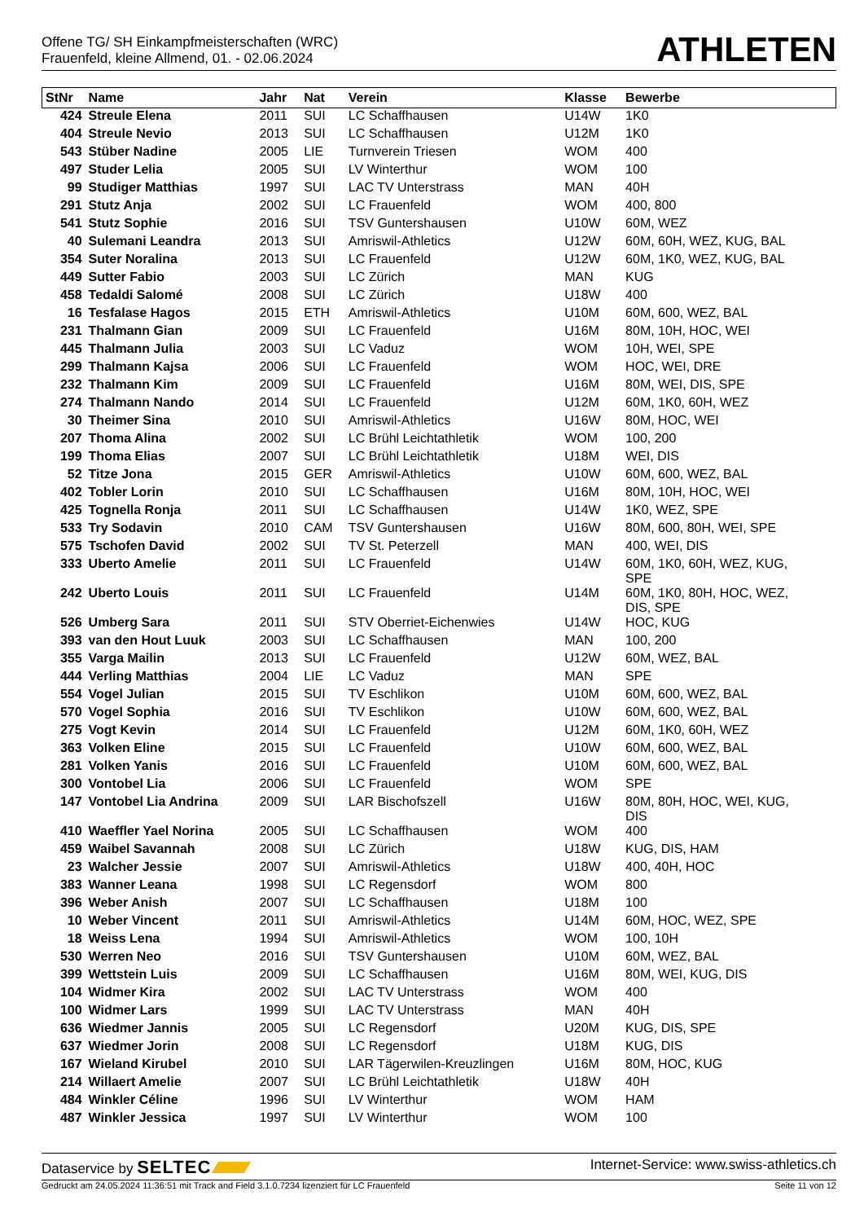Offene TG/ SH Einkampfmeisterschaften (WRC)
Frauenfeld, kleine Allmend, 01. - 02.06.2024
ATHLETEN
| StNr | Name | Jahr | Nat | Verein | Klasse | Bewerbe |
| --- | --- | --- | --- | --- | --- | --- |
| 424 | Streule Elena | 2011 | SUI | LC Schaffhausen | U14W | 1K0 |
| 404 | Streule Nevio | 2013 | SUI | LC Schaffhausen | U12M | 1K0 |
| 543 | Stüber Nadine | 2005 | LIE | Turnverein Triesen | WOM | 400 |
| 497 | Studer Lelia | 2005 | SUI | LV Winterthur | WOM | 100 |
| 99 | Studiger Matthias | 1997 | SUI | LAC TV Unterstrass | MAN | 40H |
| 291 | Stutz Anja | 2002 | SUI | LC Frauenfeld | WOM | 400, 800 |
| 541 | Stutz Sophie | 2016 | SUI | TSV Guntershausen | U10W | 60M, WEZ |
| 40 | Sulemani Leandra | 2013 | SUI | Amriswil-Athletics | U12W | 60M, 60H, WEZ, KUG, BAL |
| 354 | Suter Noralina | 2013 | SUI | LC Frauenfeld | U12W | 60M, 1K0, WEZ, KUG, BAL |
| 449 | Sutter Fabio | 2003 | SUI | LC Zürich | MAN | KUG |
| 458 | Tedaldi Salomé | 2008 | SUI | LC Zürich | U18W | 400 |
| 16 | Tesfalase Hagos | 2015 | ETH | Amriswil-Athletics | U10M | 60M, 600, WEZ, BAL |
| 231 | Thalmann Gian | 2009 | SUI | LC Frauenfeld | U16M | 80M, 10H, HOC, WEI |
| 445 | Thalmann Julia | 2003 | SUI | LC Vaduz | WOM | 10H, WEI, SPE |
| 299 | Thalmann Kajsa | 2006 | SUI | LC Frauenfeld | WOM | HOC, WEI, DRE |
| 232 | Thalmann Kim | 2009 | SUI | LC Frauenfeld | U16M | 80M, WEI, DIS, SPE |
| 274 | Thalmann Nando | 2014 | SUI | LC Frauenfeld | U12M | 60M, 1K0, 60H, WEZ |
| 30 | Theimer Sina | 2010 | SUI | Amriswil-Athletics | U16W | 80M, HOC, WEI |
| 207 | Thoma Alina | 2002 | SUI | LC Brühl Leichtathletik | WOM | 100, 200 |
| 199 | Thoma Elias | 2007 | SUI | LC Brühl Leichtathletik | U18M | WEI, DIS |
| 52 | Titze Jona | 2015 | GER | Amriswil-Athletics | U10W | 60M, 600, WEZ, BAL |
| 402 | Tobler Lorin | 2010 | SUI | LC Schaffhausen | U16M | 80M, 10H, HOC, WEI |
| 425 | Tognella Ronja | 2011 | SUI | LC Schaffhausen | U14W | 1K0, WEZ, SPE |
| 533 | Try Sodavin | 2010 | CAM | TSV Guntershausen | U16W | 80M, 600, 80H, WEI, SPE |
| 575 | Tschofen David | 2002 | SUI | TV St. Peterzell | MAN | 400, WEI, DIS |
| 333 | Uberto Amelie | 2011 | SUI | LC Frauenfeld | U14W | 60M, 1K0, 60H, WEZ, KUG, SPE |
| 242 | Uberto Louis | 2011 | SUI | LC Frauenfeld | U14M | 60M, 1K0, 80H, HOC, WEZ, DIS, SPE |
| 526 | Umberg Sara | 2011 | SUI | STV Oberriet-Eichenwies | U14W | HOC, KUG |
| 393 | van den Hout Luuk | 2003 | SUI | LC Schaffhausen | MAN | 100, 200 |
| 355 | Varga Mailin | 2013 | SUI | LC Frauenfeld | U12W | 60M, WEZ, BAL |
| 444 | Verling Matthias | 2004 | LIE | LC Vaduz | MAN | SPE |
| 554 | Vogel Julian | 2015 | SUI | TV Eschlikon | U10M | 60M, 600, WEZ, BAL |
| 570 | Vogel Sophia | 2016 | SUI | TV Eschlikon | U10W | 60M, 600, WEZ, BAL |
| 275 | Vogt Kevin | 2014 | SUI | LC Frauenfeld | U12M | 60M, 1K0, 60H, WEZ |
| 363 | Volken Eline | 2015 | SUI | LC Frauenfeld | U10W | 60M, 600, WEZ, BAL |
| 281 | Volken Yanis | 2016 | SUI | LC Frauenfeld | U10M | 60M, 600, WEZ, BAL |
| 300 | Vontobel Lia | 2006 | SUI | LC Frauenfeld | WOM | SPE |
| 147 | Vontobel Lia Andrina | 2009 | SUI | LAR Bischofszell | U16W | 80M, 80H, HOC, WEI, KUG, DIS |
| 410 | Waeffler Yael Norina | 2005 | SUI | LC Schaffhausen | WOM | 400 |
| 459 | Waibel Savannah | 2008 | SUI | LC Zürich | U18W | KUG, DIS, HAM |
| 23 | Walcher Jessie | 2007 | SUI | Amriswil-Athletics | U18W | 400, 40H, HOC |
| 383 | Wanner Leana | 1998 | SUI | LC Regensdorf | WOM | 800 |
| 396 | Weber Anish | 2007 | SUI | LC Schaffhausen | U18M | 100 |
| 10 | Weber Vincent | 2011 | SUI | Amriswil-Athletics | U14M | 60M, HOC, WEZ, SPE |
| 18 | Weiss Lena | 1994 | SUI | Amriswil-Athletics | WOM | 100, 10H |
| 530 | Werren Neo | 2016 | SUI | TSV Guntershausen | U10M | 60M, WEZ, BAL |
| 399 | Wettstein Luis | 2009 | SUI | LC Schaffhausen | U16M | 80M, WEI, KUG, DIS |
| 104 | Widmer Kira | 2002 | SUI | LAC TV Unterstrass | WOM | 400 |
| 100 | Widmer Lars | 1999 | SUI | LAC TV Unterstrass | MAN | 40H |
| 636 | Wiedmer Jannis | 2005 | SUI | LC Regensdorf | U20M | KUG, DIS, SPE |
| 637 | Wiedmer Jorin | 2008 | SUI | LC Regensdorf | U18M | KUG, DIS |
| 167 | Wieland Kirubel | 2010 | SUI | LAR Tägerwilen-Kreuzlingen | U16M | 80M, HOC, KUG |
| 214 | Willaert Amelie | 2007 | SUI | LC Brühl Leichtathletik | U18W | 40H |
| 484 | Winkler Céline | 1996 | SUI | LV Winterthur | WOM | HAM |
| 487 | Winkler Jessica | 1997 | SUI | LV Winterthur | WOM | 100 |
Dataservice by SELTEC
Internet-Service: www.swiss-athletics.ch
Gedruckt am 24.05.2024 11:36:51 mit Track and Field 3.1.0.7234 lizenziert für LC Frauenfeld
Seite 11 von 12